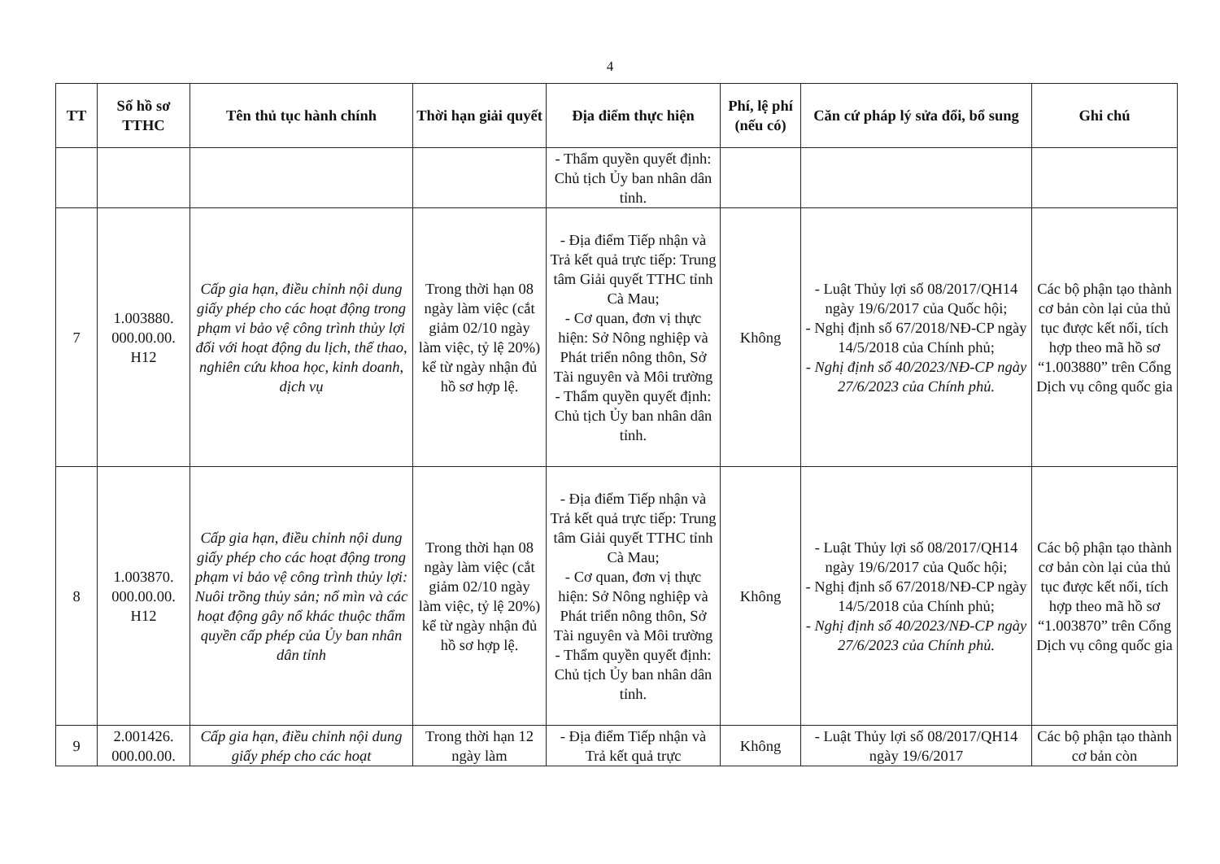4
| TT | Số hồ sơ TTHC | Tên thủ tục hành chính | Thời hạn giải quyết | Địa điểm thực hiện | Phí, lệ phí (nếu có) | Căn cứ pháp lý sửa đổi, bổ sung | Ghi chú |
| --- | --- | --- | --- | --- | --- | --- | --- |
| | | | | - Thẩm quyền quyết định: Chủ tịch Ủy ban nhân dân tỉnh. | | | |
| 7 | 1.003880. 000.00.00. H12 | Cấp gia hạn, điều chỉnh nội dung giấy phép cho các hoạt động trong phạm vi bảo vệ công trình thủy lợi đối với hoạt động du lịch, thể thao, nghiên cứu khoa học, kinh doanh, dịch vụ | Trong thời hạn 08 ngày làm việc (cắt giảm 02/10 ngày làm việc, tỷ lệ 20%) kể từ ngày nhận đủ hồ sơ hợp lệ. | - Địa điểm Tiếp nhận và Trả kết quả trực tiếp: Trung tâm Giải quyết TTHC tỉnh Cà Mau; - Cơ quan, đơn vị thực hiện: Sở Nông nghiệp và Phát triển nông thôn, Sở Tài nguyên và Môi trường - Thẩm quyền quyết định: Chủ tịch Ủy ban nhân dân tỉnh. | Không | - Luật Thủy lợi số 08/2017/QH14 ngày 19/6/2017 của Quốc hội; - Nghị định số 67/2018/NĐ-CP ngày 14/5/2018 của Chính phủ; - Nghị định số 40/2023/NĐ-CP ngày 27/6/2023 của Chính phủ. | Các bộ phận tạo thành cơ bản còn lại của thủ tục được kết nối, tích hợp theo mã hồ sơ “1.003880” trên Cổng Dịch vụ công quốc gia |
| 8 | 1.003870. 000.00.00. H12 | Cấp gia hạn, điều chỉnh nội dung giấy phép cho các hoạt động trong phạm vi bảo vệ công trình thủy lợi: Nuôi trồng thủy sản; nổ mìn và các hoạt động gây nổ khác thuộc thẩm quyền cấp phép của Ủy ban nhân dân tỉnh | Trong thời hạn 08 ngày làm việc (cắt giảm 02/10 ngày làm việc, tỷ lệ 20%) kể từ ngày nhận đủ hồ sơ hợp lệ. | - Địa điểm Tiếp nhận và Trả kết quả trực tiếp: Trung tâm Giải quyết TTHC tỉnh Cà Mau; - Cơ quan, đơn vị thực hiện: Sở Nông nghiệp và Phát triển nông thôn, Sở Tài nguyên và Môi trường - Thẩm quyền quyết định: Chủ tịch Ủy ban nhân dân tỉnh. | Không | - Luật Thủy lợi số 08/2017/QH14 ngày 19/6/2017 của Quốc hội; - Nghị định số 67/2018/NĐ-CP ngày 14/5/2018 của Chính phủ; - Nghị định số 40/2023/NĐ-CP ngày 27/6/2023 của Chính phủ. | Các bộ phận tạo thành cơ bản còn lại của thủ tục được kết nối, tích hợp theo mã hồ sơ “1.003870” trên Cổng Dịch vụ công quốc gia |
| 9 | 2.001426. 000.00.00. | Cấp gia hạn, điều chỉnh nội dung giấy phép cho các hoạt | Trong thời hạn 12 ngày làm | - Địa điểm Tiếp nhận và Trả kết quả trực | Không | - Luật Thủy lợi số 08/2017/QH14 ngày 19/6/2017 | Các bộ phận tạo thành cơ bản còn |